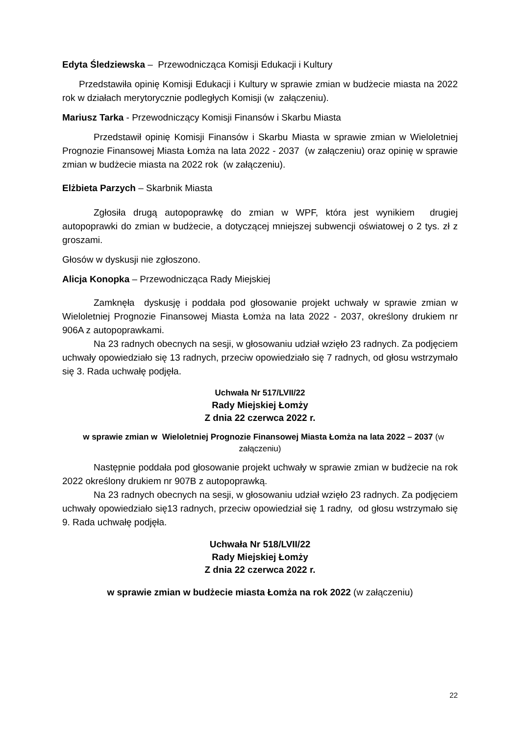Edyta Śledziewska – Przewodnicząca Komisji Edukacji i Kultury
Przedstawiła opinię Komisji Edukacji i Kultury w sprawie zmian w budżecie miasta na 2022 rok w działach merytorycznie podległych Komisji (w załączeniu).
Mariusz Tarka - Przewodniczący Komisji Finansów i Skarbu Miasta
Przedstawił opinię Komisji Finansów i Skarbu Miasta w sprawie zmian w Wieloletniej Prognozie Finansowej Miasta Łomża na lata 2022 - 2037 (w załączeniu) oraz opinię w sprawie zmian w budżecie miasta na 2022 rok (w załączeniu).
Elżbieta Parzych – Skarbnik Miasta
Zgłosiła drugą autopoprawkę do zmian w WPF, która jest wynikiem drugiej autopoprawki do zmian w budżecie, a dotyczącej mniejszej subwencji oświatowej o 2 tys. zł z groszami.
Głosów w dyskusji nie zgłoszono.
Alicja Konopka – Przewodnicząca Rady Miejskiej
Zamknęła dyskusję i poddała pod głosowanie projekt uchwały w sprawie zmian w Wieloletniej Prognozie Finansowej Miasta Łomża na lata 2022 - 2037, określony drukiem nr 906A z autopoprawkami.
Na 23 radnych obecnych na sesji, w głosowaniu udział wzięło 23 radnych. Za podjęciem uchwały opowiedziało się 13 radnych, przeciw opowiedziało się 7 radnych, od głosu wstrzymało się 3. Rada uchwałę podjęła.
Uchwała Nr 517/LVII/22
Rady Miejskiej Łomży
Z dnia 22 czerwca 2022 r.
w sprawie zmian w Wieloletniej Prognozie Finansowej Miasta Łomża na lata 2022 – 2037 (w załączeniu)
Następnie poddała pod głosowanie projekt uchwały w sprawie zmian w budżecie na rok 2022 określony drukiem nr 907B z autopoprawką.
Na 23 radnych obecnych na sesji, w głosowaniu udział wzięło 23 radnych. Za podjęciem uchwały opowiedziało się13 radnych, przeciw opowiedział się 1 radny, od głosu wstrzymało się 9. Rada uchwałę podjęła.
Uchwała Nr 518/LVII/22
Rady Miejskiej Łomży
Z dnia 22 czerwca 2022 r.
w sprawie zmian w budżecie miasta Łomża na rok 2022 (w załączeniu)
22